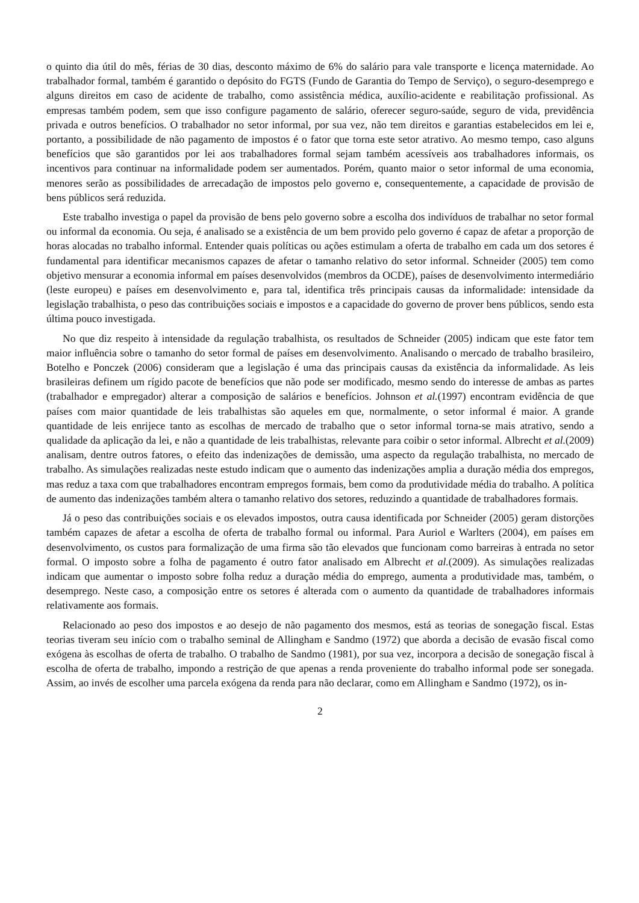o quinto dia útil do mês, férias de 30 dias, desconto máximo de 6% do salário para vale transporte e licença maternidade. Ao trabalhador formal, também é garantido o depósito do FGTS (Fundo de Garantia do Tempo de Serviço), o seguro-desemprego e alguns direitos em caso de acidente de trabalho, como assistência médica, auxílio-acidente e reabilitação profissional. As empresas também podem, sem que isso configure pagamento de salário, oferecer seguro-saúde, seguro de vida, previdência privada e outros benefícios. O trabalhador no setor informal, por sua vez, não tem direitos e garantias estabelecidos em lei e, portanto, a possibilidade de não pagamento de impostos é o fator que torna este setor atrativo. Ao mesmo tempo, caso alguns benefícios que são garantidos por lei aos trabalhadores formal sejam também acessíveis aos trabalhadores informais, os incentivos para continuar na informalidade podem ser aumentados. Porém, quanto maior o setor informal de uma economia, menores serão as possibilidades de arrecadação de impostos pelo governo e, consequentemente, a capacidade de provisão de bens públicos será reduzida.
Este trabalho investiga o papel da provisão de bens pelo governo sobre a escolha dos indivíduos de trabalhar no setor formal ou informal da economia. Ou seja, é analisado se a existência de um bem provido pelo governo é capaz de afetar a proporção de horas alocadas no trabalho informal. Entender quais políticas ou ações estimulam a oferta de trabalho em cada um dos setores é fundamental para identificar mecanismos capazes de afetar o tamanho relativo do setor informal. Schneider (2005) tem como objetivo mensurar a economia informal em países desenvolvidos (membros da OCDE), países de desenvolvimento intermediário (leste europeu) e países em desenvolvimento e, para tal, identifica três principais causas da informalidade: intensidade da legislação trabalhista, o peso das contribuições sociais e impostos e a capacidade do governo de prover bens públicos, sendo esta última pouco investigada.
No que diz respeito à intensidade da regulação trabalhista, os resultados de Schneider (2005) indicam que este fator tem maior influência sobre o tamanho do setor formal de países em desenvolvimento. Analisando o mercado de trabalho brasileiro, Botelho e Ponczek (2006) consideram que a legislação é uma das principais causas da existência da informalidade. As leis brasileiras definem um rígido pacote de benefícios que não pode ser modificado, mesmo sendo do interesse de ambas as partes (trabalhador e empregador) alterar a composição de salários e benefícios. Johnson et al.(1997) encontram evidência de que países com maior quantidade de leis trabalhistas são aqueles em que, normalmente, o setor informal é maior. A grande quantidade de leis enrijece tanto as escolhas de mercado de trabalho que o setor informal torna-se mais atrativo, sendo a qualidade da aplicação da lei, e não a quantidade de leis trabalhistas, relevante para coibir o setor informal. Albrecht et al.(2009) analisam, dentre outros fatores, o efeito das indenizações de demissão, uma aspecto da regulação trabalhista, no mercado de trabalho. As simulações realizadas neste estudo indicam que o aumento das indenizações amplia a duração média dos empregos, mas reduz a taxa com que trabalhadores encontram empregos formais, bem como da produtividade média do trabalho. A política de aumento das indenizações também altera o tamanho relativo dos setores, reduzindo a quantidade de trabalhadores formais.
Já o peso das contribuições sociais e os elevados impostos, outra causa identificada por Schneider (2005) geram distorções também capazes de afetar a escolha de oferta de trabalho formal ou informal. Para Auriol e Warlters (2004), em países em desenvolvimento, os custos para formalização de uma firma são tão elevados que funcionam como barreiras à entrada no setor formal. O imposto sobre a folha de pagamento é outro fator analisado em Albrecht et al.(2009). As simulações realizadas indicam que aumentar o imposto sobre folha reduz a duração média do emprego, aumenta a produtividade mas, também, o desemprego. Neste caso, a composição entre os setores é alterada com o aumento da quantidade de trabalhadores informais relativamente aos formais.
Relacionado ao peso dos impostos e ao desejo de não pagamento dos mesmos, está as teorias de sonegação fiscal. Estas teorias tiveram seu início com o trabalho seminal de Allingham e Sandmo (1972) que aborda a decisão de evasão fiscal como exógena às escolhas de oferta de trabalho. O trabalho de Sandmo (1981), por sua vez, incorpora a decisão de sonegação fiscal à escolha de oferta de trabalho, impondo a restrição de que apenas a renda proveniente do trabalho informal pode ser sonegada. Assim, ao invés de escolher uma parcela exógena da renda para não declarar, como em Allingham e Sandmo (1972), os in-
2